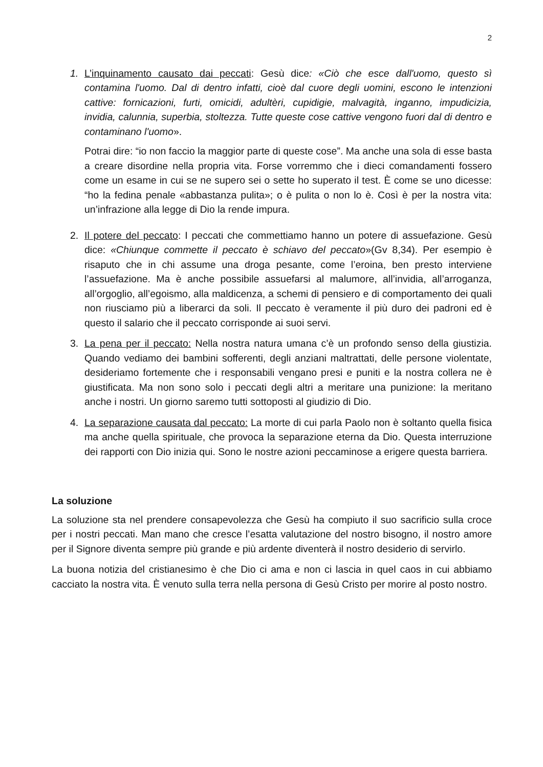2
1. L’inquinamento causato dai peccati: Gesù dice: «Ciò che esce dall'uomo, questo sì contamina l'uomo. Dal di dentro infatti, cioè dal cuore degli uomini, escono le intenzioni cattive: fornicazioni, furti, omicidi, adultèri, cupidigie, malvagità, inganno, impudicizia, invidia, calunnia, superbia, stoltezza. Tutte queste cose cattive vengono fuori dal di dentro e contaminano l'uomo».
Potrai dire: “io non faccio la maggior parte di queste cose”. Ma anche una sola di esse basta a creare disordine nella propria vita. Forse vorremmo che i dieci comandamenti fossero come un esame in cui se ne supero sei o sette ho superato il test. È come se uno dicesse: “ho la fedina penale «abbastanza pulita»; o è pulita o non lo è. Così è per la nostra vita: un’infrazione alla legge di Dio la rende impura.
2. Il potere del peccato: I peccati che commettiamo hanno un potere di assuefazione. Gesù dice: «Chiunque commette il peccato è schiavo del peccato»(Gv 8,34). Per esempio è risaputo che in chi assume una droga pesante, come l’eroina, ben presto interviene l’assuefazione. Ma è anche possibile assuefarsi al malumore, all’invidia, all’arroganza, all’orgoglio, all’egoismo, alla maldicenza, a schemi di pensiero e di comportamento dei quali non riusciamo più a liberarci da soli. Il peccato è veramente il più duro dei padroni ed è questo il salario che il peccato corrisponde ai suoi servi.
3. La pena per il peccato: Nella nostra natura umana c’è un profondo senso della giustizia. Quando vediamo dei bambini sofferenti, degli anziani maltrattati, delle persone violentate, desideriamo fortemente che i responsabili vengano presi e puniti e la nostra collera ne è giustificata. Ma non sono solo i peccati degli altri a meritare una punizione: la meritano anche i nostri. Un giorno saremo tutti sottoposti al giudizio di Dio.
4. La separazione causata dal peccato: La morte di cui parla Paolo non è soltanto quella fisica ma anche quella spirituale, che provoca la separazione eterna da Dio. Questa interruzione dei rapporti con Dio inizia qui. Sono le nostre azioni peccaminose a erigere questa barriera.
La soluzione
La soluzione sta nel prendere consapevolezza che Gesù ha compiuto il suo sacrificio sulla croce per i nostri peccati. Man mano che cresce l’esatta valutazione del nostro bisogno, il nostro amore per il Signore diventa sempre più grande e più ardente diventerà il nostro desiderio di servirlo.
La buona notizia del cristianesimo è che Dio ci ama e non ci lascia in quel caos in cui abbiamo cacciato la nostra vita. È venuto sulla terra nella persona di Gesù Cristo per morire al posto nostro.